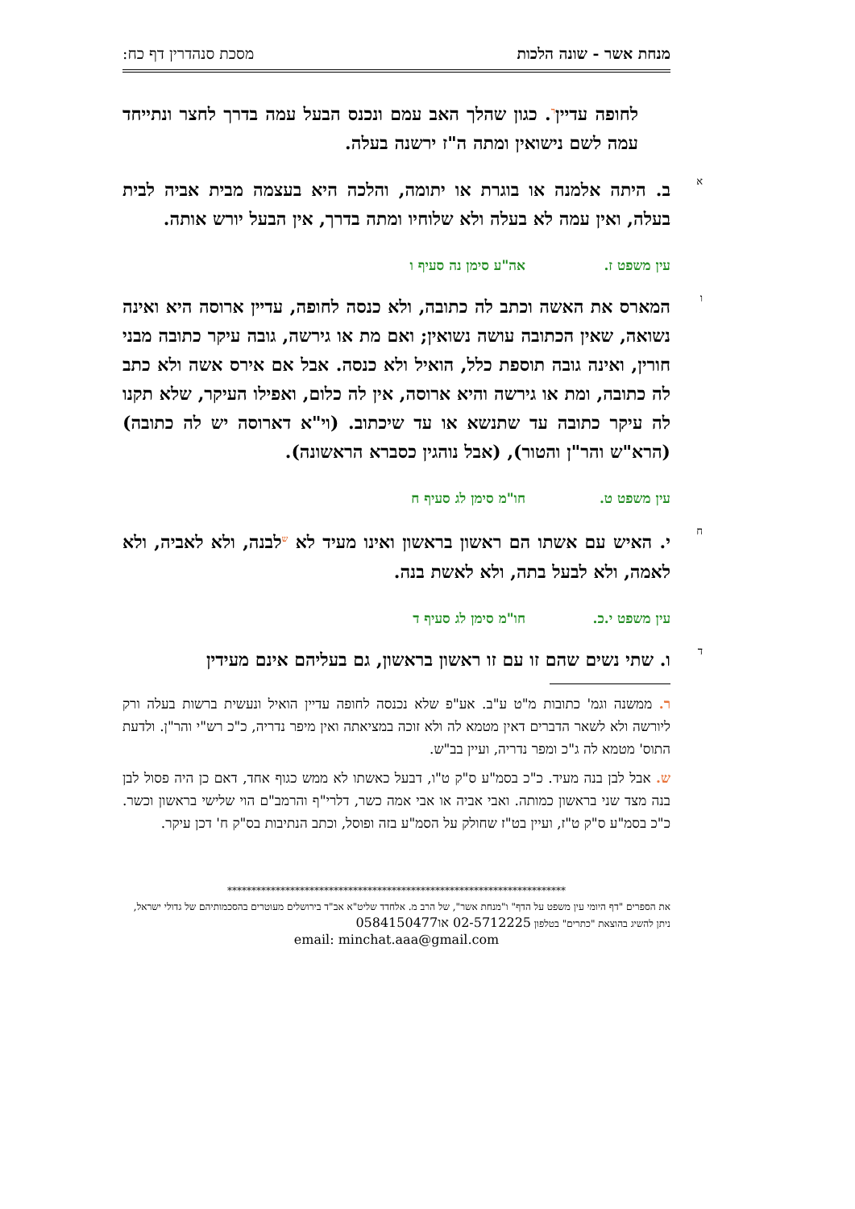מנחת אשר - שונה הלכות מסכת סנהדרין דף כח:
לחופה עדיין<sup>ר</sup>. כגון שהלך האב עמם ונכנס הבעל עמה בדרך לחצר ונתייחד עמה לשם נישואין ומתה ה"ז ירשנה בעלה.
א
ב. היתה אלמנה או בוגרת או יתומה, והלכה היא בעצמה מבית אביה לבית בעלה, ואין עמה לא בעלה ולא שלוחיו ומתה בדרך, אין הבעל יורש אותה.
עין משפט ז. אה"ע סימן נה סעיף ו
ו
המארס את האשה וכתב לה כתובה, ולא כנסה לחופה, עדיין ארוסה היא ואינה נשואה, שאין הכתובה עושה נשואין; ואם מת או גירשה, גובה עיקר כתובה מבני חורין, ואינה גובה תוספת כלל, הואיל ולא כנסה. אבל אם אירס אשה ולא כתב לה כתובה, ומת או גירשה והיא ארוסה, אין לה כלום, ואפילו העיקר, שלא תקנו לה עיקר כתובה עד שתנשא או עד שיכתוב. (וי"א דארוסה יש לה כתובה) (הרא"ש והר"ן והטור), (אבל נוהגין כסברא הראשונה).
עין משפט ט. חו"מ סימן לג סעיף ח
ח
י. האיש עם אשתו הם ראשון בראשון ואינו מעיד לא <sup>ש</sup>לבנה, ולא לאביה, ולא לאמה, ולא לבעל בתה, ולא לאשת בנה.
עין משפט י.כ. חו"מ סימן לג סעיף ד
ד
ו. שתי נשים שהם זו עם זו ראשון בראשון, גם בעליהם אינם מעידין
ר. ממשנה וגמ' כתובות מ"ט ע"ב. אע"פ שלא נכנסה לחופה עדיין הואיל ונעשית ברשות בעלה ורק ליורשה ולא לשאר הדברים דאין מטמא לה ולא זוכה במציאתה ואין מיפר נדריה, כ"כ רש"י והר"ן. ולדעת התוס' מטמא לה ג"כ ומפר נדריה, ועיין בב"ש.
ש. אבל לבן בנה מעיד. כ"כ בסמ"ע ס"ק ט"ו, דבעל כאשתו לא ממש כגוף אחד, דאם כן היה פסול לבן בנה מצד שני בראשון כמותה. ואבי אביה או אבי אמה כשר, דלרי"ף והרמב"ם הוי שלישי בראשון וכשר. כ"כ בסמ"ע ס"ק ט"ז, ועיין בט"ז שחולק על הסמ"ע בזה ופוסל, וכתב הנתיבות בס"ק ח' דכן עיקר.
**********************************************************************
את הספרים "דף היומי עין משפט על הדף" ו"מנחת אשר", של הרב מ. אלחדד שליט"א אב"ד בירושלים מעוטרים בהסכמותיהם של גדולי ישראל, ניתן להשיג בהוצאת "כתרים" בטלפון 02-5712225 או0584150477
email: minchat.aaa@gmail.com